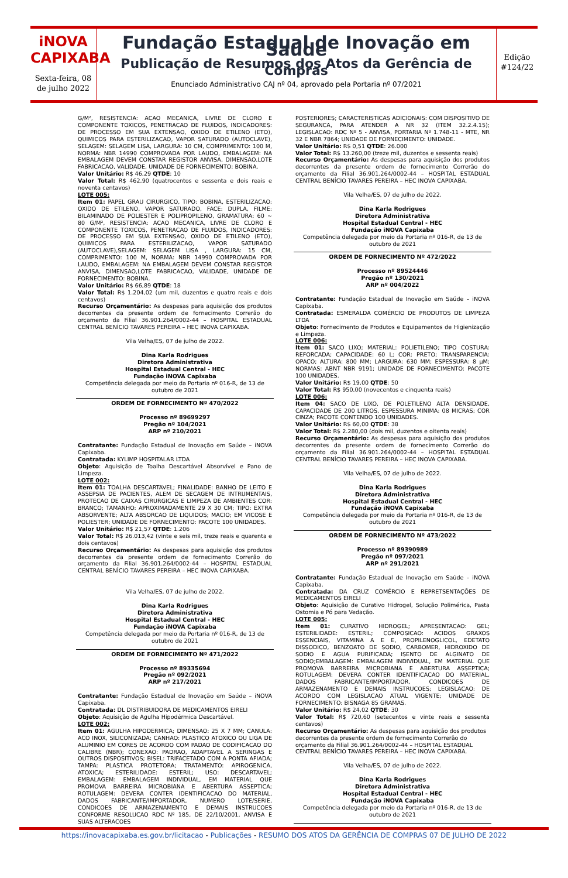iNOVA
CAPIXABA
Sexta-feira, 08 de julho 2022
Fundação Estadual de Inovação em Saúde
Publicação de Resumos dos Atos da Gerência de Compras
Enunciado Administrativo CAJ nº 04, aprovado pela Portaria nº 07/2021
Edição #124/22
G/M², RESISTENCIA: ACAO MECANICA, LIVRE DE CLORO E COMPONENTE TOXICOS, PENETRACAO DE FLUIDOS, INDICADORES: DE PROCESSO EM SUA EXTENSAO, OXIDO DE ETILENO (ETO), QUIMICOS PARA ESTERILIZACAO, VAPOR SATURADO (AUTOCLAVE), SELAGEM: SELAGEM LISA, LARGURA: 10 CM, COMPRIMENTO: 100 M, NORMA: NBR 14990 COMPROVADA POR LAUDO, EMBALAGEM: NA EMBALAGEM DEVEM CONSTAR REGISTOR ANVISA, DIMENSAO,LOTE FABRICACAO, VALIDADE, UNIDADE DE FORNECIMENTO: BOBINA.
Valor Unitário: R$ 46,29 QTDE: 10
Valor Total: R$ 462,90 (quatrocentos e sessenta e dois reais e noventa centavos)
LOTE 005:
Item 01: PAPEL GRAU CIRURGICO, TIPO: BOBINA, ESTERILIZACAO: OXIDO DE ETILENO, VAPOR SATURADO, FACE: DUPLA, FILME: BILAMINADO DE POLIESTER E POLIPROPILENO, GRAMATURA: 60 ~ 80 G/M², RESISTENCIA: ACAO MECANICA, LIVRE DE CLORO E COMPONENTE TOXICOS, PENETRACAO DE FLUIDOS, INDICADORES: DE PROCESSO EM SUA EXTENSAO, OXIDO DE ETILENO (ETO), QUIMICOS PARA ESTERILIZACAO, VAPOR SATURADO (AUTOCLAVE),SELAGEM: SELAGEM LISA , LARGURA: 15 CM, COMPRIMENTO: 100 M, NORMA: NBR 14990 COMPROVADA POR LAUDO, EMBALAGEM: NA EMBALAGEM DEVEM CONSTAR REGISTOR ANVISA, DIMENSAO,LOTE FABRICACAO, VALIDADE, UNIDADE DE FORNECIMENTO: BOBINA.
Valor Unitário: R$ 66,89 QTDE: 18
Valor Total: R$ 1.204,02 (um mil, duzentos e quatro reais e dois centavos)
Recurso Orçamentário: As despesas para aquisição dos produtos decorrentes da presente ordem de fornecimento Correrão do orçamento da Filial 36.901.264/0002-44 – HOSPITAL ESTADUAL CENTRAL BENÍCIO TAVARES PEREIRA – HEC INOVA CAPIXABA.
Vila Velha/ES, 07 de julho de 2022.
Dina Karla Rodrigues
Diretora Administrativa
Hospital Estadual Central - HEC
Fundação iNOVA Capixaba
Competência delegada por meio da Portaria nº 016-R, de 13 de outubro de 2021
ORDEM DE FORNECIMENTO Nº 470/2022
Processo nº 89699297
Pregão nº 104/2021
ARP nº 210/2021
Contratante: Fundação Estadual de Inovação em Saúde – iNOVA Capixaba.
Contratada: KYLIMP HOSPITALAR LTDA
Objeto: Aquisição de Toalha Descartável Absorvível e Pano de Limpeza.
LOTE 002:
Item 01: TOALHA DESCARTAVEL; FINALIDADE: BANHO DE LEITO E ASSEPSIA DE PACIENTES, ALEM DE SECAGEM DE INTRUMENTAIS, PROTECAO DE CAIXAS CIRURGICAS E LIMPEZA DE AMBIENTES COR: BRANCO; TAMANHO: APROXIMADAMENTE 29 X 30 CM; TIPO: EXTRA ABSORVENTE; ALTA ABSORCAO DE LIQUIDOS; MACIO; EM VICOSE E POLIESTER; UNIDADE DE FORNECIMENTO: PACOTE 100 UNIDADES.
Valor Unitário: R$ 21,57 QTDE: 1.206
Valor Total: R$ 26.013,42 (vinte e seis mil, treze reais e quarenta e dois centavos)
Recurso Orçamentário: As despesas para aquisição dos produtos decorrentes da presente ordem de fornecimento Correrão do orçamento da Filial 36.901.264/0002-44 – HOSPITAL ESTADUAL CENTRAL BENÍCIO TAVARES PEREIRA – HEC INOVA CAPIXABA.
Vila Velha/ES, 07 de julho de 2022.
Dina Karla Rodrigues
Diretora Administrativa
Hospital Estadual Central - HEC
Fundação iNOVA Capixaba
Competência delegada por meio da Portaria nº 016-R, de 13 de outubro de 2021
ORDEM DE FORNECIMENTO Nº 471/2022
Processo nº 89335694
Pregão nº 092/2021
ARP nº 217/2021
Contratante: Fundação Estadual de Inovação em Saúde – iNOVA Capixaba.
Contratada: DL DISTRIBUIDORA DE MEDICAMENTOS EIRELI
Objeto: Aquisição de Agulha Hipodérmica Descartável.
LOTE 002:
Item 01: AGULHA HIPODERMICA; DIMENSAO: 25 X 7 MM; CANULA: ACO INOX, SILICONIZADA; CANHAO: PLASTICO ATOXICO OU LIGA DE ALUMINIO EM CORES DE ACORDO COM PADAO DE CODIFICACAO DO CALIBRE (NBR); CONEXAO: PADRAO, ADAPTAVEL A SERINGAS E OUTROS DISPOSITIVOS; BISEL: TRIFACETADO COM A PONTA AFIADA; TAMPA: PLASTICA PROTETORA; TRATAMENTO: APIROGENICA, ATOXICA; ESTERILIDADE: ESTERIL; USO: DESCARTAVEL; EMBALAGEM: EMBALAGEM INDIVIDUAL, EM MATERIAL QUE PROMOVA BARREIRA MICROBIANA E ABERTURA ASSEPTICA; ROTULAGEM: DEVERA CONTER IDENTIFICACAO DO MATERIAL, DADOS FABRICANTE/IMPORTADOR, NUMERO LOTE/SERIE, CONDICOES DE ARMAZENAMENTO E DEMAIS INSTRUCOES CONFORME RESOLUCAO RDC Nº 185, DE 22/10/2001, ANVISA E SUAS ALTERACOES
POSTERIORES; CARACTERISTICAS ADICIONAIS: COM DISPOSITIVO DE SEGURANCA, PARA ATENDER A NR 32 (ITEM 32.2.4.15); LEGISLACAO: RDC Nº 5 - ANVISA, PORTARIA Nº 1.748-11 - MTE, NR 32 E NBR 7864; UNIDADE DE FORNECIMENTO: UNIDADE.
Valor Unitário: R$ 0,51 QTDE: 26.000
Valor Total: R$ 13.260,00 (treze mil, duzentos e sessenta reais)
Recurso Orçamentário: As despesas para aquisição dos produtos decorrentes da presente ordem de fornecimento Correrão do orçamento da Filial 36.901.264/0002-44 – HOSPITAL ESTADUAL CENTRAL BENÍCIO TAVARES PEREIRA – HEC INOVA CAPIXABA.
Vila Velha/ES, 07 de julho de 2022.
Dina Karla Rodrigues
Diretora Administrativa
Hospital Estadual Central - HEC
Fundação iNOVA Capixaba
Competência delegada por meio da Portaria nº 016-R, de 13 de outubro de 2021
ORDEM DE FORNECIMENTO Nº 472/2022
Processo nº 89524446
Pregão nº 130/2021
ARP nº 004/2022
Contratante: Fundação Estadual de Inovação em Saúde – iNOVA Capixaba.
Contratada: ESMERALDA COMÉRCIO DE PRODUTOS DE LIMPEZA LTDA
Objeto: Fornecimento de Produtos e Equipamentos de Higienização e Limpeza.
LOTE 006:
Item 01: SACO LIXO; MATERIAL: POLIETILENO; TIPO COSTURA: REFORCADA; CAPACIDADE: 60 L; COR: PRETO; TRANSPARENCIA: OPACO; ALTURA: 800 MM; LARGURA: 630 MM; ESPESSURA: 8 µM; NORMAS: ABNT NBR 9191; UNIDADE DE FORNECIMENTO: PACOTE 100 UNIDADES.
Valor Unitário: R$ 19,00 QTDE: 50
Valor Total: R$ 950,00 (novecentos e cinquenta reais)
LOTE 006:
Item 04: SACO DE LIXO, DE POLETILENO ALTA DENSIDADE, CAPACIDADE DE 200 LITROS, ESPESSURA MINIMA: 08 MICRAS; COR CINZA; PACOTE CONTENDO 100 UNIDADES.
Valor Unitário: R$ 60,00 QTDE: 38
Valor Total: R$ 2.280,00 (dois mil, duzentos e oitenta reais)
Recurso Orçamentário: As despesas para aquisição dos produtos decorrentes da presente ordem de fornecimento Correrão do orçamento da Filial 36.901.264/0002-44 – HOSPITAL ESTADUAL CENTRAL BENÍCIO TAVARES PEREIRA – HEC INOVA CAPIXABA.
Vila Velha/ES, 07 de julho de 2022.
Dina Karla Rodrigues
Diretora Administrativa
Hospital Estadual Central - HEC
Fundação iNOVA Capixaba
Competência delegada por meio da Portaria nº 016-R, de 13 de outubro de 2021
ORDEM DE FORNECIMENTO Nº 473/2022
Processo nº 89390989
Pregão nº 097/2021
ARP nº 291/2021
Contratante: Fundação Estadual de Inovação em Saúde – iNOVA Capixaba.
Contratada: DA CRUZ COMÉRCIO E REPRETSENTAÇÕES DE MEDICAMENTOS EIRELI
Objeto: Aquisição de Curativo Hidrogel, Solução Polimérica, Pasta Ostomia e Pó para Vedação.
LOTE 005:
Item 01: CURATIVO HIDROGEL; APRESENTACAO: GEL; ESTERILIDADE: ESTERIL; COMPOSICAO: ACIDOS GRAXOS ESSENCIAIS, VITAMINA A E E, PROPILENOGLICOL, EDETATO DISSODICO, BENZOATO DE SODIO, CARBOMER, HIDROXIDO DE SODIO E AGUA PURIFICADA; ISENTO DE ALGINATO DE SODIO;EMBALAGEM: EMBALAGEM INDIVIDUAL, EM MATERIAL QUE PROMOVA BARREIRA MICROBIANA E ABERTURA ASSEPTICA; ROTULAGEM: DEVERA CONTER IDENTIFICACAO DO MATERIAL, DADOS FABRICANTE/IMPORTADOR, CONDICOES DE ARMAZENAMENTO E DEMAIS INSTRUCOES; LEGISLACAO: DE ACORDO COM LEGISLACAO ATUAL VIGENTE; UNIDADE DE FORNECIMENTO: BISNAGA 85 GRAMAS.
Valor Unitário: R$ 24,02 QTDE: 30
Valor Total: R$ 720,60 (setecentos e vinte reais e sessenta centavos)
Recurso Orçamentário: As despesas para aquisição dos produtos decorrentes da presente ordem de fornecimento Correrão do orçamento da Filial 36.901.264/0002-44 – HOSPITAL ESTADUAL CENTRAL BENÍCIO TAVARES PEREIRA – HEC INOVA CAPIXABA.
Vila Velha/ES, 07 de julho de 2022.
Dina Karla Rodrigues
Diretora Administrativa
Hospital Estadual Central - HEC
Fundação iNOVA Capixaba
Competência delegada por meio da Portaria nº 016-R, de 13 de outubro de 2021
https://inovacapixaba.es.gov.br/licitacao - Publicações - RESUMO DOS ATOS DA GERÊNCIA DE COMPRAS 07 DE JULHO DE 2022